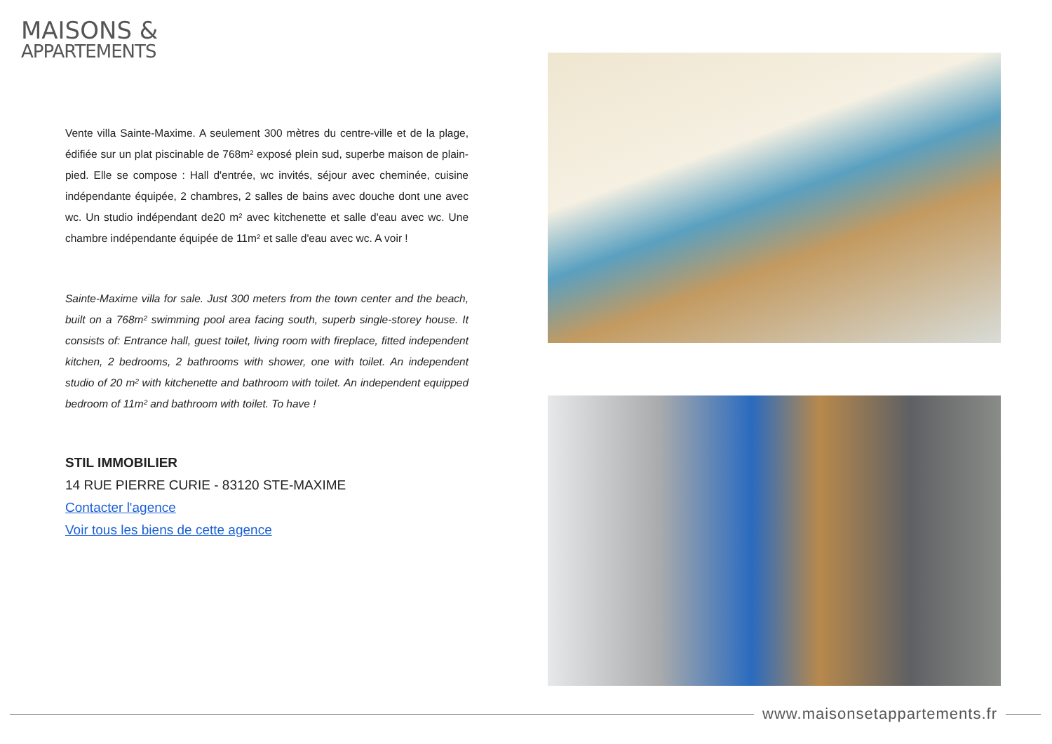MAISONS &
APPARTEMENTS
Vente villa Sainte-Maxime. A seulement 300 mètres du centre-ville et de la plage, édifiée sur un plat piscinable de 768m² exposé plein sud, superbe maison de plain-pied. Elle se compose : Hall d'entrée, wc invités, séjour avec cheminée, cuisine indépendante équipée, 2 chambres, 2 salles de bains avec douche dont une avec wc. Un studio indépendant de20 m² avec kitchenette et salle d'eau avec wc. Une chambre indépendante équipée de 11m² et salle d'eau avec wc. A voir !
Sainte-Maxime villa for sale. Just 300 meters from the town center and the beach, built on a 768m² swimming pool area facing south, superb single-storey house. It consists of: Entrance hall, guest toilet, living room with fireplace, fitted independent kitchen, 2 bedrooms, 2 bathrooms with shower, one with toilet. An independent studio of 20 m² with kitchenette and bathroom with toilet. An independent equipped bedroom of 11m² and bathroom with toilet. To have !
STIL IMMOBILIER
14 RUE PIERRE CURIE - 83120 STE-MAXIME
Contacter l'agence
Voir tous les biens de cette agence
www.maisonsetappartements.fr